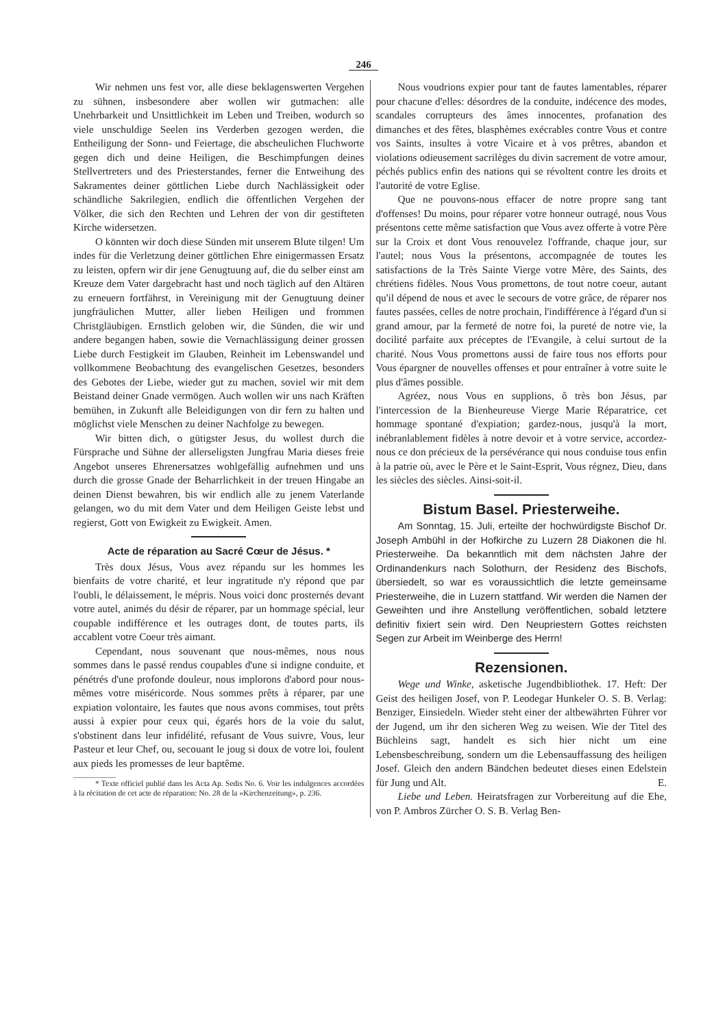246
Wir nehmen uns fest vor, alle diese beklagenswerten Vergehen zu sühnen, insbesondere aber wollen wir gutmachen: alle Unehrbarkeit und Unsittlichkeit im Leben und Treiben, wodurch so viele unschuldige Seelen ins Verderben gezogen werden, die Entheiligung der Sonn- und Feiertage, die abscheulichen Fluchworte gegen dich und deine Heiligen, die Beschimpfungen deines Stellvertreters und des Priesterstandes, ferner die Entweihung des Sakramentes deiner göttlichen Liebe durch Nachlässigkeit oder schändliche Sakrilegien, endlich die öffentlichen Vergehen der Völker, die sich den Rechten und Lehren der von dir gestifteten Kirche widersetzen.
O könnten wir doch diese Sünden mit unserem Blute tilgen! Um indes für die Verletzung deiner göttlichen Ehre einigermassen Ersatz zu leisten, opfern wir dir jene Genugtuung auf, die du selber einst am Kreuze dem Vater dargebracht hast und noch täglich auf den Altären zu erneuern fortfährst, in Vereinigung mit der Genugtuung deiner jungfräulichen Mutter, aller lieben Heiligen und frommen Christgläubigen. Ernstlich geloben wir, die Sünden, die wir und andere begangen haben, sowie die Vernachlässigung deiner grossen Liebe durch Festigkeit im Glauben, Reinheit im Lebenswandel und vollkommene Beobachtung des evangelischen Gesetzes, besonders des Gebotes der Liebe, wieder gut zu machen, soviel wir mit dem Beistand deiner Gnade vermögen. Auch wollen wir uns nach Kräften bemühen, in Zukunft alle Beleidigungen von dir fern zu halten und möglichst viele Menschen zu deiner Nachfolge zu bewegen.
Wir bitten dich, o gütigster Jesus, du wollest durch die Fürsprache und Sühne der allerseligsten Jungfrau Maria dieses freie Angebot unseres Ehrenersatzes wohlgefällig aufnehmen und uns durch die grosse Gnade der Beharrlichkeit in der treuen Hingabe an deinen Dienst bewahren, bis wir endlich alle zu jenem Vaterlande gelangen, wo du mit dem Vater und dem Heiligen Geiste lebst und regierst, Gott von Ewigkeit zu Ewigkeit. Amen.
Acte de réparation au Sacré Cœur de Jésus. *
Très doux Jésus, Vous avez répandu sur les hommes les bienfaits de votre charité, et leur ingratitude n'y répond que par l'oubli, le délaissement, le mépris. Nous voici donc prosternés devant votre autel, animés du désir de réparer, par un hommage spécial, leur coupable indifférence et les outrages dont, de toutes parts, ils accablent votre Coeur très aimant.
Cependant, nous souvenant que nous-mêmes, nous nous sommes dans le passé rendus coupables d'une si indigne conduite, et pénétrés d'une profonde douleur, nous implorons d'abord pour nous-mêmes votre miséricorde. Nous sommes prêts à réparer, par une expiation volontaire, les fautes que nous avons commises, tout prêts aussi à expier pour ceux qui, égarés hors de la voie du salut, s'obstinent dans leur infidélité, refusant de Vous suivre, Vous, leur Pasteur et leur Chef, ou, secouant le joug si doux de votre loi, foulent aux pieds les promesses de leur baptême.
* Texte officiel publié dans les Acta Ap. Sedis No. 6. Voir les indulgences accordées à la récitation de cet acte de réparation: No. 28 de la «Kirchenzeitung», p. 236.
Nous voudrions expier pour tant de fautes lamentables, réparer pour chacune d'elles: désordres de la conduite, indécence des modes, scandales corrupteurs des âmes innocentes, profanation des dimanches et des fêtes, blasphèmes exécrables contre Vous et contre vos Saints, insultes à votre Vicaire et à vos prêtres, abandon et violations odieusement sacrilèges du divin sacrement de votre amour, péchés publics enfin des nations qui se révoltent contre les droits et l'autorité de votre Eglise.
Que ne pouvons-nous effacer de notre propre sang tant d'offenses! Du moins, pour réparer votre honneur outragé, nous Vous présentons cette même satisfaction que Vous avez offerte à votre Père sur la Croix et dont Vous renouvelez l'offrande, chaque jour, sur l'autel; nous Vous la présentons, accompagnée de toutes les satisfactions de la Très Sainte Vierge votre Mère, des Saints, des chrétiens fidèles. Nous Vous promettons, de tout notre coeur, autant qu'il dépend de nous et avec le secours de votre grâce, de réparer nos fautes passées, celles de notre prochain, l'indifférence à l'égard d'un si grand amour, par la fermeté de notre foi, la pureté de notre vie, la docilité parfaite aux préceptes de l'Evangile, à celui surtout de la charité. Nous Vous promettons aussi de faire tous nos efforts pour Vous épargner de nouvelles offenses et pour entraîner à votre suite le plus d'âmes possible.
Agréez, nous Vous en supplions, ô très bon Jésus, par l'intercession de la Bienheureuse Vierge Marie Réparatrice, cet hommage spontané d'expiation; gardez-nous, jusqu'à la mort, inébranlablement fidèles à notre devoir et à votre service, accordez-nous ce don précieux de la persévérance qui nous conduise tous enfin à la patrie où, avec le Père et le Saint-Esprit, Vous régnez, Dieu, dans les siècles des siècles. Ainsi-soit-il.
Bistum Basel. Priesterweihe.
Am Sonntag, 15. Juli, erteilte der hochwürdigste Bischof Dr. Joseph Ambühl in der Hofkirche zu Luzern 28 Diakonen die hl. Priesterweihe. Da bekanntlich mit dem nächsten Jahre der Ordinandenkurs nach Solothurn, der Residenz des Bischofs, übersiedelt, so war es voraussichtlich die letzte gemeinsame Priesterweihe, die in Luzern stattfand. Wir werden die Namen der Geweihten und ihre Anstellung veröffentlichen, sobald letztere definitiv fixiert sein wird. Den Neupriestern Gottes reichsten Segen zur Arbeit im Weinberge des Herrn!
Rezensionen.
Wege und Winke, asketische Jugendbibliothek. 17. Heft: Der Geist des heiligen Josef, von P. Leodegar Hunkeler O. S. B. Verlag: Benziger, Einsiedeln. Wieder steht einer der altbewährten Führer vor der Jugend, um ihr den sicheren Weg zu weisen. Wie der Titel des Büchleins sagt, handelt es sich hier nicht um eine Lebensbeschreibung, sondern um die Lebensauffassung des heiligen Josef. Gleich den andern Bändchen bedeutet dieses einen Edelstein für Jung und Alt. E.
Liebe und Leben. Heiratsfragen zur Vorbereitung auf die Ehe, von P. Ambros Zürcher O. S. B. Verlag Ben-